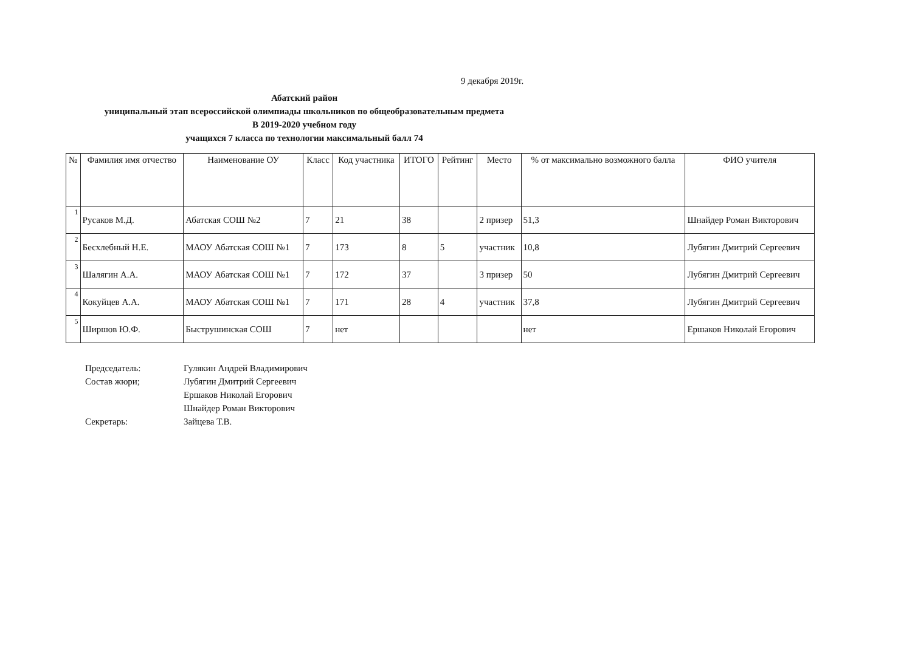9 декабря 2019г.
Абатский район
униципальный этап всероссийской олимпиады школьников по общеобразовательным предмета
В 2019-2020 учебном году
учащихся 7 класса по технологии максимальный балл 74
| № | Фамилия имя отчество | Наименование ОУ | Класс | Код участника | ИТОГО | Рейтинг | Место | % от максимально возможного балла | ФИО учителя |
| --- | --- | --- | --- | --- | --- | --- | --- | --- | --- |
| 1 | Русаков М.Д. | Абатская СОШ №2 | 7 | 21 | 38 | | 2 призер | 51,3 | Шнайдер Роман Викторович |
| 2 | Бесхлебный Н.Е. | МАОУ Абатская СОШ №1 | 7 | 173 | 8 | 5 | участник | 10,8 | Лубягин Дмитрий Сергеевич |
| 3 | Шалягин А.А. | МАОУ Абатская СОШ №1 | 7 | 172 | 37 | | 3 призер | 50 | Лубягин Дмитрий Сергеевич |
| 4 | Кокуйцев А.А. | МАОУ Абатская СОШ №1 | 7 | 171 | 28 | 4 | участник | 37,8 | Лубягин Дмитрий Сергеевич |
| 5 | Ширшов Ю.Ф. | Быструшинская СОШ | 7 | нет | | | | нет | Ершаков Николай Егорович |
Председатель: Гулякин Андрей Владимирович
Состав жюри; Лубягин Дмитрий Сергеевич
Ершаков Николай Егорович
Шнайдер Роман Викторович
Секретарь: Зайцева Т.В.